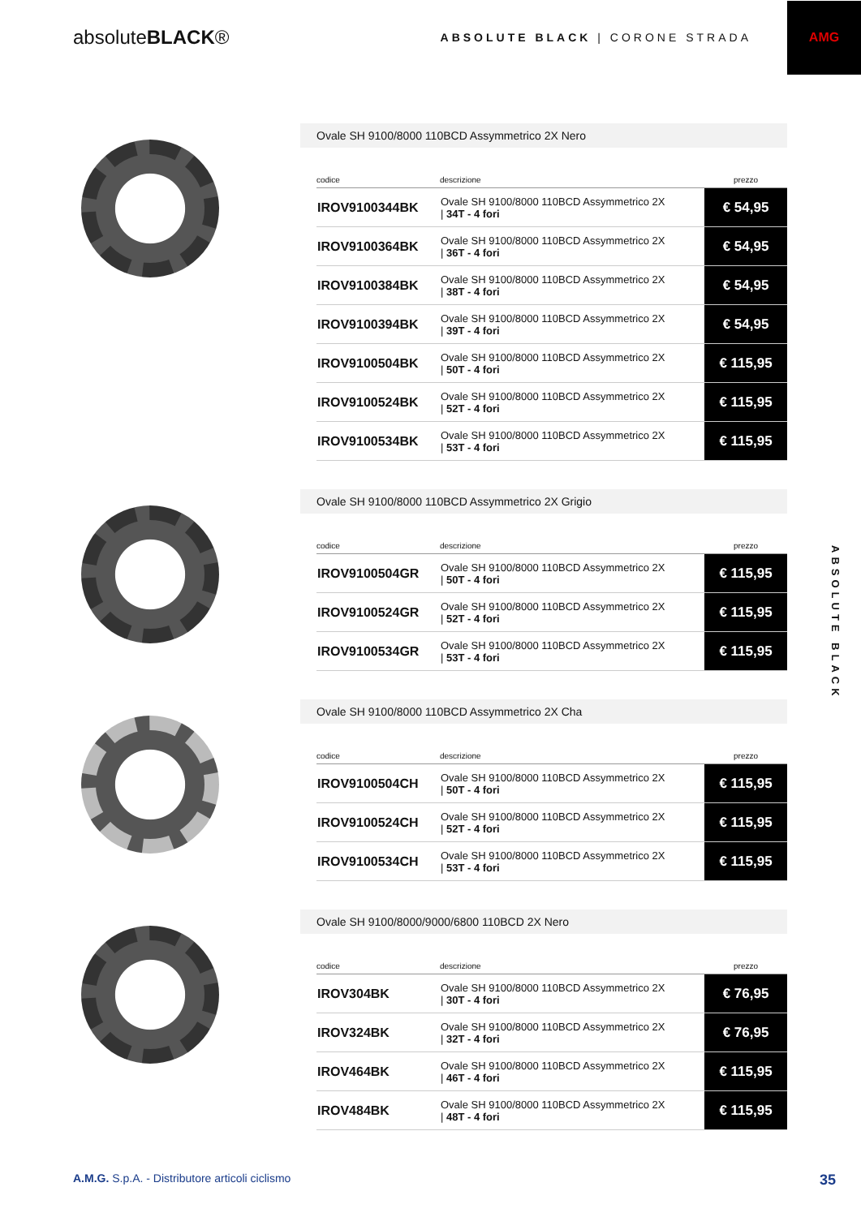absoluteBLACK®
ABSOLUTE BLACK | CORONE STRADA
AMG
ABSOLUTE BLACK
Ovale SH 9100/8000 110BCD Assymmetrico 2X Nero
| codice | descrizione | prezzo |
| --- | --- | --- |
| IROV9100344BK | Ovale SH 9100/8000 110BCD Assymmetrico 2X / 34T - 4 fori | € 54,95 |
| IROV9100364BK | Ovale SH 9100/8000 110BCD Assymmetrico 2X / 36T - 4 fori | € 54,95 |
| IROV9100384BK | Ovale SH 9100/8000 110BCD Assymmetrico 2X / 38T - 4 fori | € 54,95 |
| IROV9100394BK | Ovale SH 9100/8000 110BCD Assymmetrico 2X / 39T - 4 fori | € 54,95 |
| IROV9100504BK | Ovale SH 9100/8000 110BCD Assymmetrico 2X / 50T - 4 fori | € 115,95 |
| IROV9100524BK | Ovale SH 9100/8000 110BCD Assymmetrico 2X / 52T - 4 fori | € 115,95 |
| IROV9100534BK | Ovale SH 9100/8000 110BCD Assymmetrico 2X / 53T - 4 fori | € 115,95 |
Ovale SH 9100/8000 110BCD Assymmetrico 2X Grigio
| codice | descrizione | prezzo |
| --- | --- | --- |
| IROV9100504GR | Ovale SH 9100/8000 110BCD Assymmetrico 2X / 50T - 4 fori | € 115,95 |
| IROV9100524GR | Ovale SH 9100/8000 110BCD Assymmetrico 2X / 52T - 4 fori | € 115,95 |
| IROV9100534GR | Ovale SH 9100/8000 110BCD Assymmetrico 2X / 53T - 4 fori | € 115,95 |
Ovale SH 9100/8000 110BCD Assymmetrico 2X Cha
| codice | descrizione | prezzo |
| --- | --- | --- |
| IROV9100504CH | Ovale SH 9100/8000 110BCD Assymmetrico 2X / 50T - 4 fori | € 115,95 |
| IROV9100524CH | Ovale SH 9100/8000 110BCD Assymmetrico 2X / 52T - 4 fori | € 115,95 |
| IROV9100534CH | Ovale SH 9100/8000 110BCD Assymmetrico 2X / 53T - 4 fori | € 115,95 |
Ovale SH 9100/8000/9000/6800 110BCD 2X Nero
| codice | descrizione | prezzo |
| --- | --- | --- |
| IROV304BK | Ovale SH 9100/8000 110BCD Assymmetrico 2X / 30T - 4 fori | € 76,95 |
| IROV324BK | Ovale SH 9100/8000 110BCD Assymmetrico 2X / 32T - 4 fori | € 76,95 |
| IROV464BK | Ovale SH 9100/8000 110BCD Assymmetrico 2X / 46T - 4 fori | € 115,95 |
| IROV484BK | Ovale SH 9100/8000 110BCD Assymmetrico 2X / 48T - 4 fori | € 115,95 |
A.M.G. S.p.A. - Distributore articoli ciclismo 35